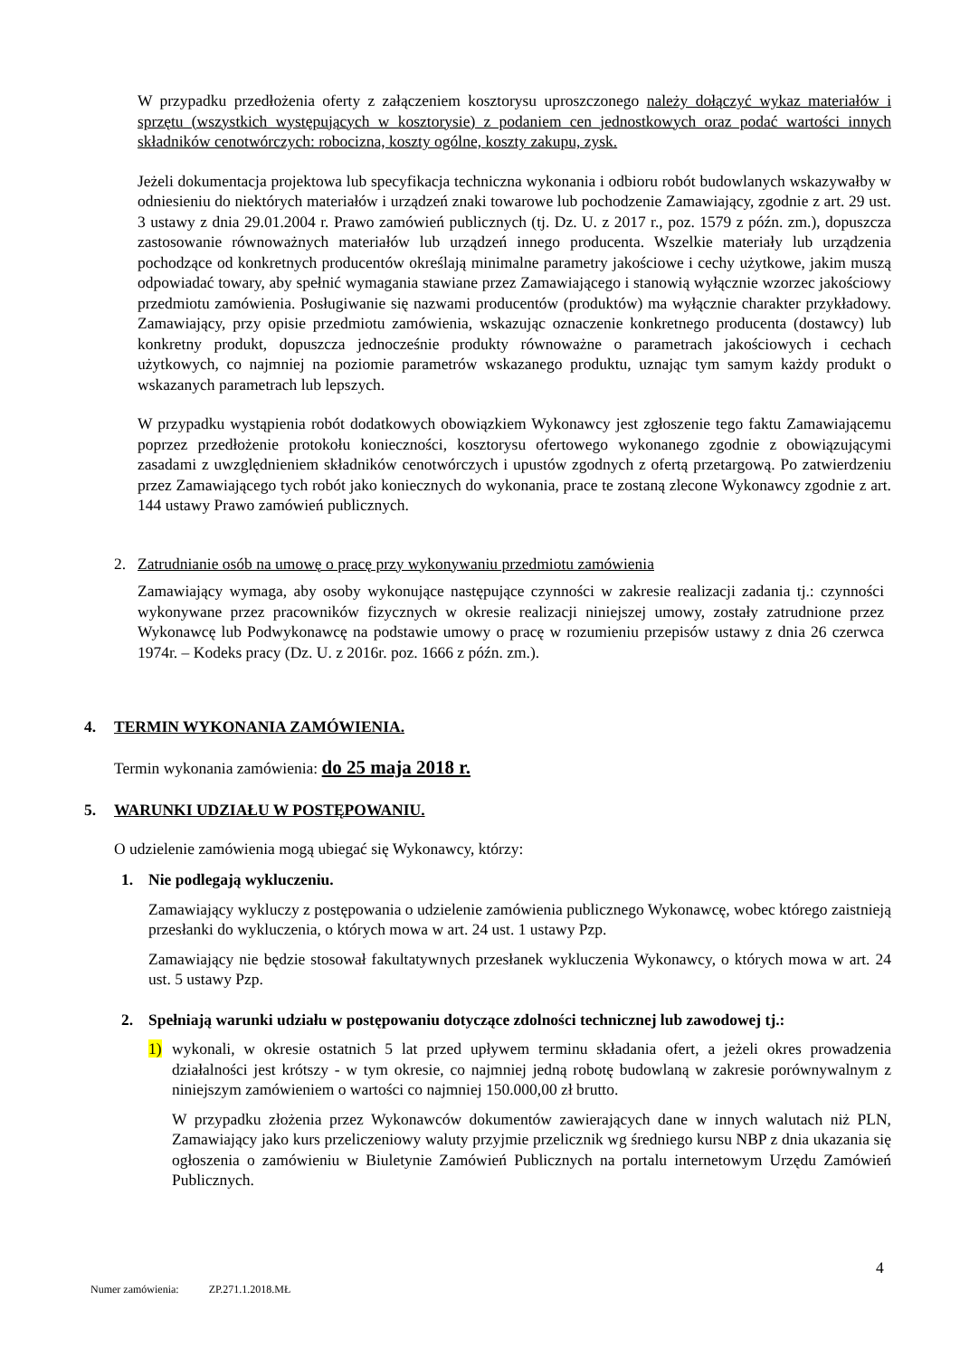W przypadku przedłożenia oferty z załączeniem kosztorysu uproszczonego należy dołączyć wykaz materiałów i sprzętu (wszystkich występujących w kosztorysie) z podaniem cen jednostkowych oraz podać wartości innych składników cenotwórczych: robocizna, koszty ogólne, koszty zakupu, zysk.
Jeżeli dokumentacja projektowa lub specyfikacja techniczna wykonania i odbioru robót budowlanych wskazywałby w odniesieniu do niektórych materiałów i urządzeń znaki towarowe lub pochodzenie Zamawiający, zgodnie z art. 29 ust. 3 ustawy z dnia 29.01.2004 r. Prawo zamówień publicznych (tj. Dz. U. z 2017 r., poz. 1579 z późn. zm.), dopuszcza zastosowanie równoważnych materiałów lub urządzeń innego producenta. Wszelkie materiały lub urządzenia pochodzące od konkretnych producentów określają minimalne parametry jakościowe i cechy użytkowe, jakim muszą odpowiadać towary, aby spełnić wymagania stawiane przez Zamawiającego i stanowią wyłącznie wzorzec jakościowy przedmiotu zamówienia. Posługiwanie się nazwami producentów (produktów) ma wyłącznie charakter przykładowy. Zamawiający, przy opisie przedmiotu zamówienia, wskazując oznaczenie konkretnego producenta (dostawcy) lub konkretny produkt, dopuszcza jednocześnie produkty równoważne o parametrach jakościowych i cechach użytkowych, co najmniej na poziomie parametrów wskazanego produktu, uznając tym samym każdy produkt o wskazanych parametrach lub lepszych.
W przypadku wystąpienia robót dodatkowych obowiązkiem Wykonawcy jest zgłoszenie tego faktu Zamawiającemu poprzez przedłożenie protokołu konieczności, kosztorysu ofertowego wykonanego zgodnie z obowiązującymi zasadami z uwzględnieniem składników cenotwórczych i upustów zgodnych z ofertą przetargową. Po zatwierdzeniu przez Zamawiającego tych robót jako koniecznych do wykonania, prace te zostaną zlecone Wykonawcy zgodnie z art. 144 ustawy Prawo zamówień publicznych.
2. Zatrudnianie osób na umowę o pracę przy wykonywaniu przedmiotu zamówienia
Zamawiający wymaga, aby osoby wykonujące następujące czynności w zakresie realizacji zadania tj.: czynności wykonywane przez pracowników fizycznych w okresie realizacji niniejszej umowy, zostały zatrudnione przez Wykonawcę lub Podwykonawcę na podstawie umowy o pracę w rozumieniu przepisów ustawy z dnia 26 czerwca 1974r. – Kodeks pracy (Dz. U. z 2016r. poz. 1666 z późn. zm.).
4. TERMIN WYKONANIA ZAMÓWIENIA.
Termin wykonania zamówienia: do 25 maja 2018 r.
5. WARUNKI UDZIAŁU W POSTĘPOWANIU.
O udzielenie zamówienia mogą ubiegać się Wykonawcy, którzy:
1. Nie podlegają wykluczeniu.
Zamawiający wykluczy z postępowania o udzielenie zamówienia publicznego Wykonawcę, wobec którego zaistnieją przesłanki do wykluczenia, o których mowa w art. 24 ust. 1 ustawy Pzp.
Zamawiający nie będzie stosował fakultatywnych przesłanek wykluczenia Wykonawcy, o których mowa w art. 24 ust. 5 ustawy Pzp.
2. Spełniają warunki udziału w postępowaniu dotyczące zdolności technicznej lub zawodowej tj.:
1) wykonali, w okresie ostatnich 5 lat przed upływem terminu składania ofert, a jeżeli okres prowadzenia działalności jest krótszy - w tym okresie, co najmniej jedną robotę budowlaną w zakresie porównywalnym z niniejszym zamówieniem o wartości co najmniej 150.000,00 zł brutto.
W przypadku złożenia przez Wykonawców dokumentów zawierających dane w innych walutach niż PLN, Zamawiający jako kurs przeliczeniowy waluty przyjmie przelicznik wg średniego kursu NBP z dnia ukazania się ogłoszenia o zamówieniu w Biuletynie Zamówień Publicznych na portalu internetowym Urzędu Zamówień Publicznych.
4
Numer zamówienia: ZP.271.1.2018.MŁ